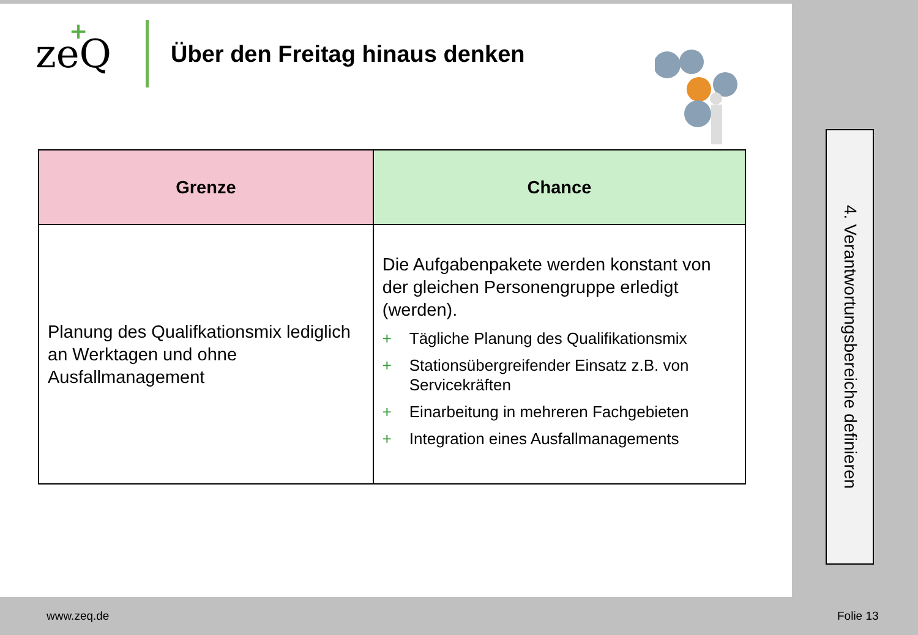ze
+
Q
Über den Freitag hinaus denken
| Grenze | Chance |
| --- | --- |
| Planung des Qualifkationsmix lediglich an Werktagen und ohne Ausfallmanagement | Die Aufgabenpakete werden konstant von der gleichen Personengruppe erledigt (werden). + Tägliche Planung des Qualifikationsmix + Stationsübergreifender Einsatz z.B. von Servicekräften + Einarbeitung in mehreren Fachgebieten + Integration eines Ausfallmanagements |
4. Verantwortungsbereiche definieren
www.zeq.de Folie 13